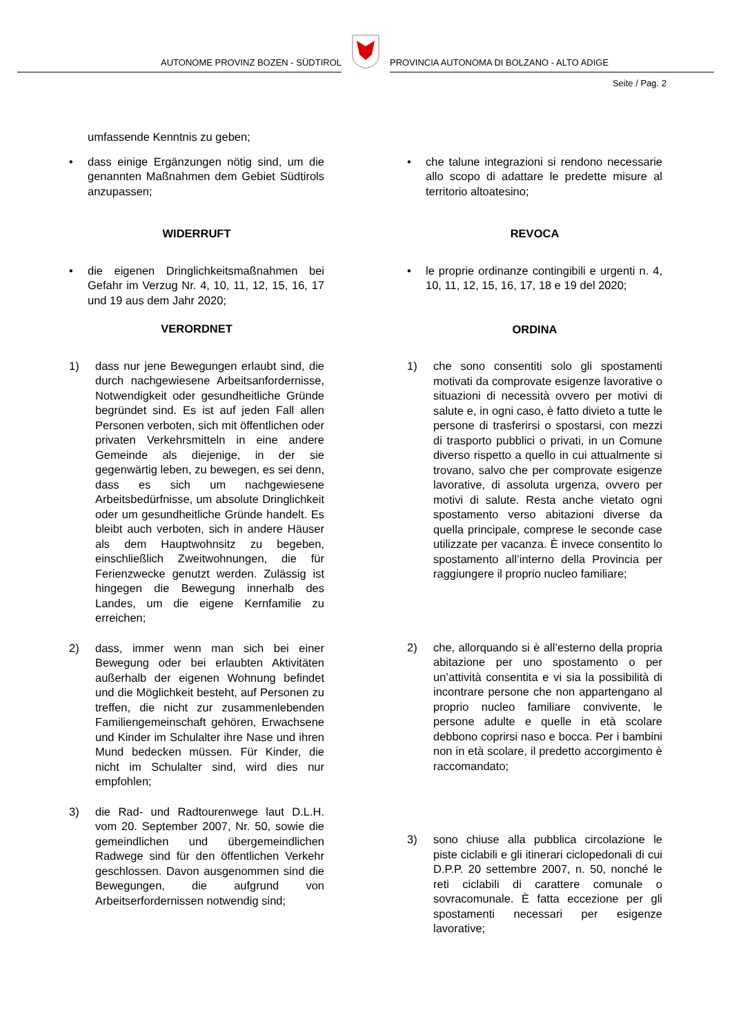AUTONOME PROVINZ BOZEN - SÜDTIROL
PROVINCIA AUTONOMA DI BOLZANO - ALTO ADIGE
Seite / Pag. 2
umfassende Kenntnis zu geben;
• dass einige Ergänzungen nötig sind, um die genannten Maßnahmen dem Gebiet Südtirols anzupassen;
WIDERRUFT
• die eigenen Dringlichkeitsmaßnahmen bei Gefahr im Verzug Nr. 4, 10, 11, 12, 15, 16, 17 und 19 aus dem Jahr 2020;
VERORDNET
1) dass nur jene Bewegungen erlaubt sind, die durch nachgewiesene Arbeitsanfordernisse, Notwendigkeit oder gesundheitliche Gründe begründet sind. Es ist auf jeden Fall allen Personen verboten, sich mit öffentlichen oder privaten Verkehrsmitteln in eine andere Gemeinde als diejenige, in der sie gegenwärtig leben, zu bewegen, es sei denn, dass es sich um nachgewiesene Arbeitsbedürfnisse, um absolute Dringlichkeit oder um gesundheitliche Gründe handelt. Es bleibt auch verboten, sich in andere Häuser als dem Hauptwohnsitz zu begeben, einschließlich Zweitwohnungen, die für Ferienzwecke genutzt werden. Zulässig ist hingegen die Bewegung innerhalb des Landes, um die eigene Kernfamilie zu erreichen;
2) dass, immer wenn man sich bei einer Bewegung oder bei erlaubten Aktivitäten außerhalb der eigenen Wohnung befindet und die Möglichkeit besteht, auf Personen zu treffen, die nicht zur zusammenlebenden Familiengemeinschaft gehören, Erwachsene und Kinder im Schulalter ihre Nase und ihren Mund bedecken müssen. Für Kinder, die nicht im Schulalter sind, wird dies nur empfohlen;
3) die Rad- und Radtourenwege laut D.L.H. vom 20. September 2007, Nr. 50, sowie die gemeindlichen und übergemeindlichen Radwege sind für den öffentlichen Verkehr geschlossen. Davon ausgenommen sind die Bewegungen, die aufgrund von Arbeitserfordernissen notwendig sind;
• che talune integrazioni si rendono necessarie allo scopo di adattare le predette misure al territorio altoatesino;
REVOCA
• le proprie ordinanze contingibili e urgenti n. 4, 10, 11, 12, 15, 16, 17, 18 e 19 del 2020;
ORDINA
1) che sono consentiti solo gli spostamenti motivati da comprovate esigenze lavorative o situazioni di necessità ovvero per motivi di salute e, in ogni caso, è fatto divieto a tutte le persone di trasferirsi o spostarsi, con mezzi di trasporto pubblici o privati, in un Comune diverso rispetto a quello in cui attualmente si trovano, salvo che per comprovate esigenze lavorative, di assoluta urgenza, ovvero per motivi di salute. Resta anche vietato ogni spostamento verso abitazioni diverse da quella principale, comprese le seconde case utilizzate per vacanza. È invece consentito lo spostamento all’interno della Provincia per raggiungere il proprio nucleo familiare;
2) che, allorquando si è all’esterno della propria abitazione per uno spostamento o per un’attività consentita e vi sia la possibilità di incontrare persone che non appartengano al proprio nucleo familiare convivente, le persone adulte e quelle in età scolare debbono coprirsi naso e bocca. Per i bambini non in età scolare, il predetto accorgimento è raccomandato;
3) sono chiuse alla pubblica circolazione le piste ciclabili e gli itinerari ciclopedonali di cui D.P.P. 20 settembre 2007, n. 50, nonché le reti ciclabili di carattere comunale o sovracomunale. È fatta eccezione per gli spostamenti necessari per esigenze lavorative;